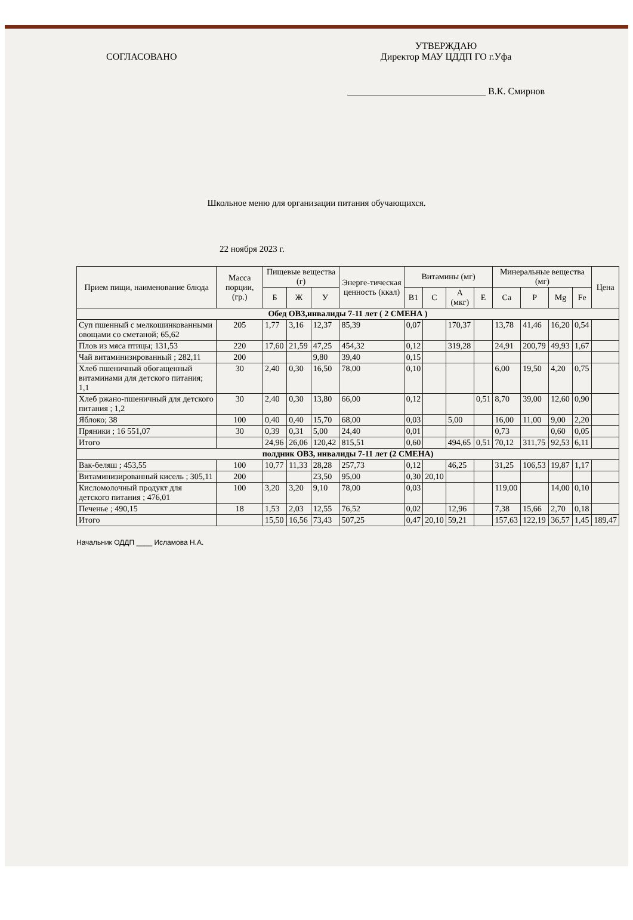СОГЛАСОВАНО
УТВЕРЖДАЮ
Директор МАУ ЦДДП ГО г.Уфа
_____________________________ В.К. Смирнов
Школьное меню для организации питания обучающихся.
22 ноября 2023 г.
| Прием пищи, наименование блюда | Масса порции, (гр.) | Пищевые вещества (г) | | | Энерге-тическая ценность (ккал) | Витамины (мг) | | | | Минеральные вещества (мг) | | | | Цена |
| --- | --- | --- | --- | --- | --- | --- | --- | --- | --- | --- | --- | --- | --- | --- |
| | | Б | Ж | У | | B1 | C | A (мкг) | E | Ca | P | Mg | Fe | |
| Обед ОВЗ,инвалиды 7-11 лет ( 2 СМЕНА ) | | | | | | | | | | | | | | |
| Суп пшенный с мелкошинкованными овощами со сметаной; 65,62 | 205 | 1,77 | 3,16 | 12,37 | 85,39 | 0,07 | | 170,37 | | 13,78 | 41,46 | 16,20 | 0,54 | |
| Плов из мяса птицы; 131,53 | 220 | 17,60 | 21,59 | 47,25 | 454,32 | 0,12 | | 319,28 | | 24,91 | 200,79 | 49,93 | 1,67 | |
| Чай витаминизированный ; 282,11 | 200 | | | 9,80 | 39,40 | 0,15 | | | | | | | | |
| Хлеб пшеничный обогащенный витаминами для детского питания; 1,1 | 30 | 2,40 | 0,30 | 16,50 | 78,00 | 0,10 | | | | 6,00 | 19,50 | 4,20 | 0,75 | |
| Хлеб ржано-пшеничный для детского питания ; 1,2 | 30 | 2,40 | 0,30 | 13,80 | 66,00 | 0,12 | | | 0,51 | 8,70 | 39,00 | 12,60 | 0,90 | |
| Яблоко; 38 | 100 | 0,40 | 0,40 | 15,70 | 68,00 | 0,03 | | 5,00 | | 16,00 | 11,00 | 9,00 | 2,20 | |
| Пряники ; 16 551,07 | 30 | 0,39 | 0,31 | 5,00 | 24,40 | 0,01 | | | | 0,73 | | 0,60 | 0,05 | |
| Итого | | 24,96 | 26,06 | 120,42 | 815,51 | 0,60 | | 494,65 | 0,51 | 70,12 | 311,75 | 92,53 | 6,11 | |
| полдник ОВЗ, инвалиды 7-11 лет (2 СМЕНА) | | | | | | | | | | | | | | |
| Вак-беляш ; 453,55 | 100 | 10,77 | 11,33 | 28,28 | 257,73 | 0,12 | | 46,25 | | 31,25 | 106,53 | 19,87 | 1,17 | |
| Витаминизированный кисель ; 305,11 | 200 | | | 23,50 | 95,00 | 0,30 | 20,10 | | | | | | | |
| Кисломолочный продукт для детского питания ; 476,01 | 100 | 3,20 | 3,20 | 9,10 | 78,00 | 0,03 | | | | 119,00 | | 14,00 | 0,10 | |
| Печенье ; 490,15 | 18 | 1,53 | 2,03 | 12,55 | 76,52 | 0,02 | | 12,96 | | 7,38 | 15,66 | 2,70 | 0,18 | |
| Итого | | 15,50 | 16,56 | 73,43 | 507,25 | 0,47 | 20,10 | 59,21 | | 157,63 | 122,19 | 36,57 | 1,45 | 189,47 |
Начальник ОДДП ____ Исламова Н.А.